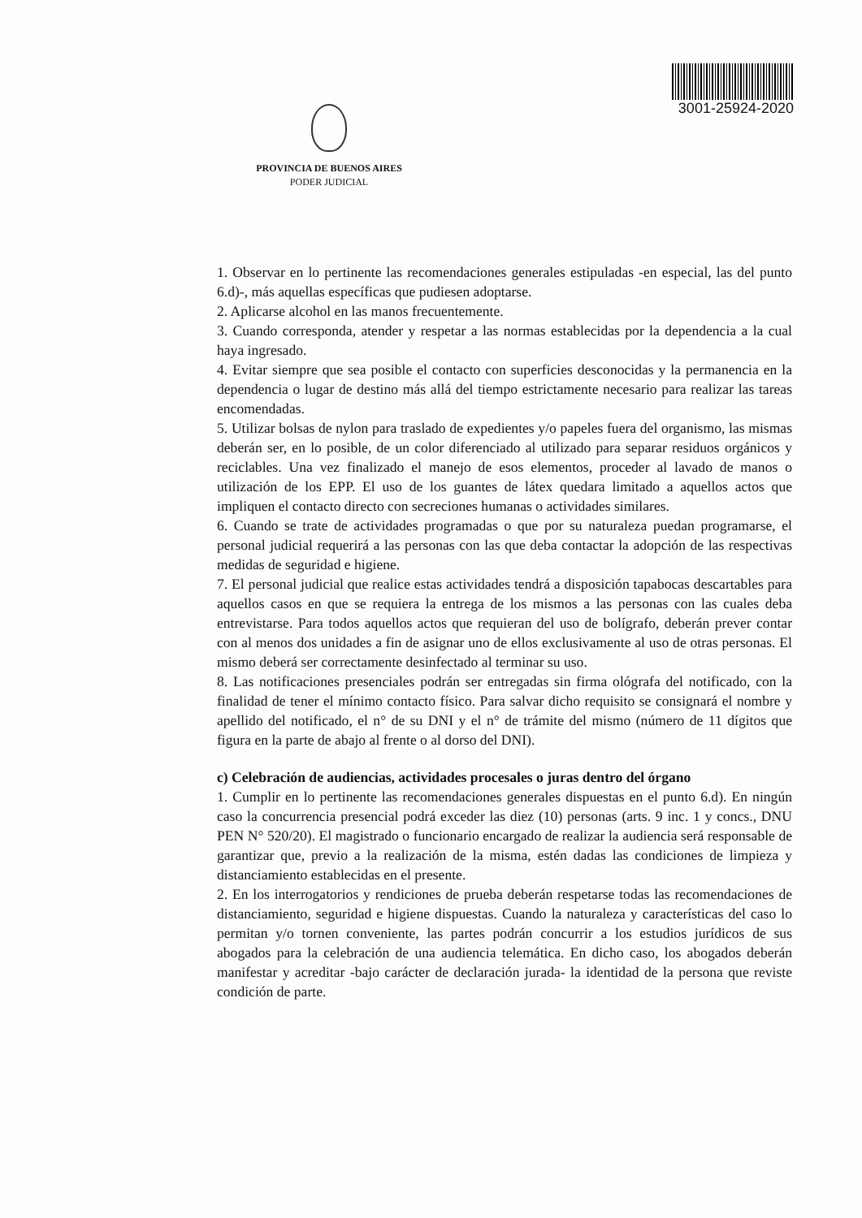PROVINCIA DE BUENOS AIRES
PODER JUDICIAL
3001-25924-2020
1. Observar en lo pertinente las recomendaciones generales estipuladas -en especial, las del punto 6.d)-, más aquellas específicas que pudiesen adoptarse.
2. Aplicarse alcohol en las manos frecuentemente.
3. Cuando corresponda, atender y respetar a las normas establecidas por la dependencia a la cual haya ingresado.
4. Evitar siempre que sea posible el contacto con superficies desconocidas y la permanencia en la dependencia o lugar de destino más allá del tiempo estrictamente necesario para realizar las tareas encomendadas.
5. Utilizar bolsas de nylon para traslado de expedientes y/o papeles fuera del organismo, las mismas deberán ser, en lo posible, de un color diferenciado al utilizado para separar residuos orgánicos y reciclables. Una vez finalizado el manejo de esos elementos, proceder al lavado de manos o utilización de los EPP. El uso de los guantes de látex quedara limitado a aquellos actos que impliquen el contacto directo con secreciones humanas o actividades similares.
6. Cuando se trate de actividades programadas o que por su naturaleza puedan programarse, el personal judicial requerirá a las personas con las que deba contactar la adopción de las respectivas medidas de seguridad e higiene.
7. El personal judicial que realice estas actividades tendrá a disposición tapabocas descartables para aquellos casos en que se requiera la entrega de los mismos a las personas con las cuales deba entrevistarse. Para todos aquellos actos que requieran del uso de bolígrafo, deberán prever contar con al menos dos unidades a fin de asignar uno de ellos exclusivamente al uso de otras personas. El mismo deberá ser correctamente desinfectado al terminar su uso.
8. Las notificaciones presenciales podrán ser entregadas sin firma ológrafa del notificado, con la finalidad de tener el mínimo contacto físico. Para salvar dicho requisito se consignará el nombre y apellido del notificado, el n° de su DNI y el n° de trámite del mismo (número de 11 dígitos que figura en la parte de abajo al frente o al dorso del DNI).
c) Celebración de audiencias, actividades procesales o juras dentro del órgano
1. Cumplir en lo pertinente las recomendaciones generales dispuestas en el punto 6.d). En ningún caso la concurrencia presencial podrá exceder las diez (10) personas (arts. 9 inc. 1 y concs., DNU PEN N° 520/20). El magistrado o funcionario encargado de realizar la audiencia será responsable de garantizar que, previo a la realización de la misma, estén dadas las condiciones de limpieza y distanciamiento establecidas en el presente.
2. En los interrogatorios y rendiciones de prueba deberán respetarse todas las recomendaciones de distanciamiento, seguridad e higiene dispuestas. Cuando la naturaleza y características del caso lo permitan y/o tornen conveniente, las partes podrán concurrir a los estudios jurídicos de sus abogados para la celebración de una audiencia telemática. En dicho caso, los abogados deberán manifestar y acreditar -bajo carácter de declaración jurada- la identidad de la persona que reviste condición de parte.